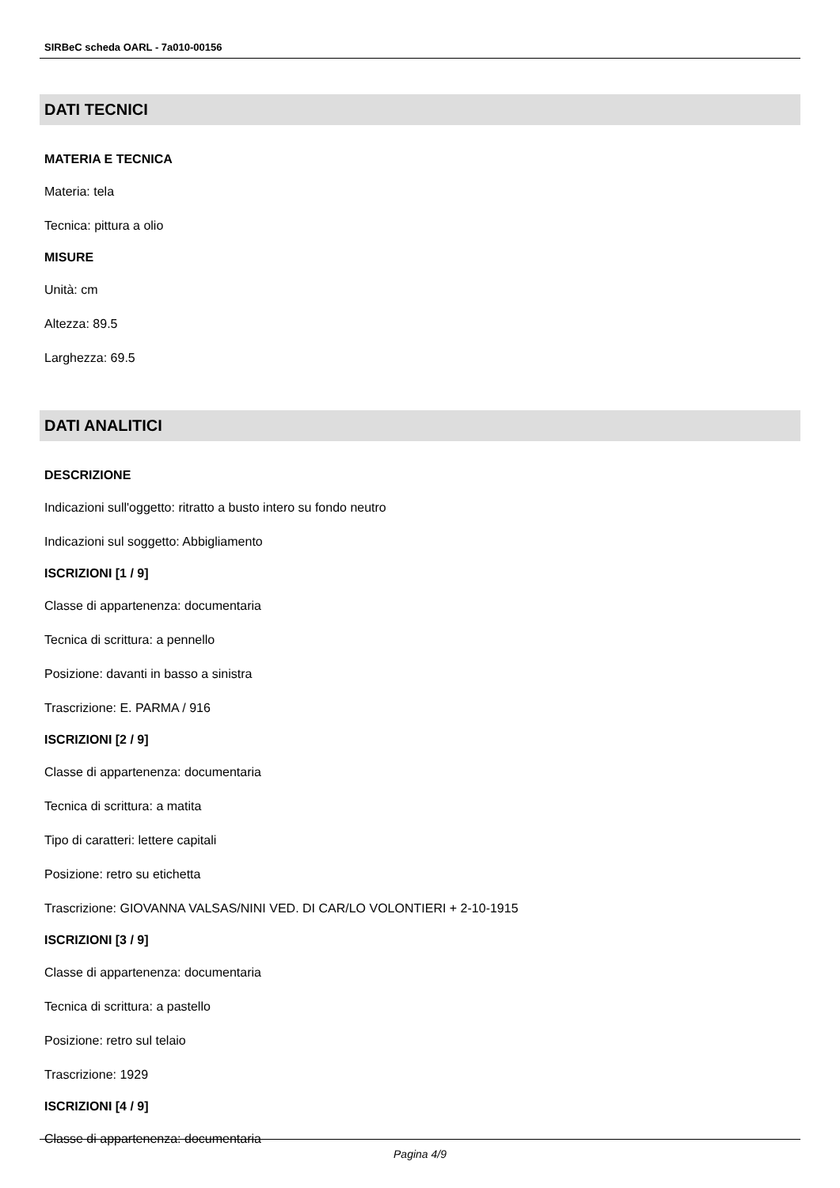SIRBeC scheda OARL - 7a010-00156
DATI TECNICI
MATERIA E TECNICA
Materia: tela
Tecnica: pittura a olio
MISURE
Unità: cm
Altezza: 89.5
Larghezza: 69.5
DATI ANALITICI
DESCRIZIONE
Indicazioni sull'oggetto: ritratto a busto intero su fondo neutro
Indicazioni sul soggetto: Abbigliamento
ISCRIZIONI [1 / 9]
Classe di appartenenza: documentaria
Tecnica di scrittura: a pennello
Posizione: davanti in basso a sinistra
Trascrizione: E. PARMA / 916
ISCRIZIONI [2 / 9]
Classe di appartenenza: documentaria
Tecnica di scrittura: a matita
Tipo di caratteri: lettere capitali
Posizione: retro su etichetta
Trascrizione: GIOVANNA VALSAS/NINI VED. DI CAR/LO VOLONTIERI + 2-10-1915
ISCRIZIONI [3 / 9]
Classe di appartenenza: documentaria
Tecnica di scrittura: a pastello
Posizione: retro sul telaio
Trascrizione: 1929
ISCRIZIONI [4 / 9]
Classe di appartenenza: documentaria
Pagina 4/9